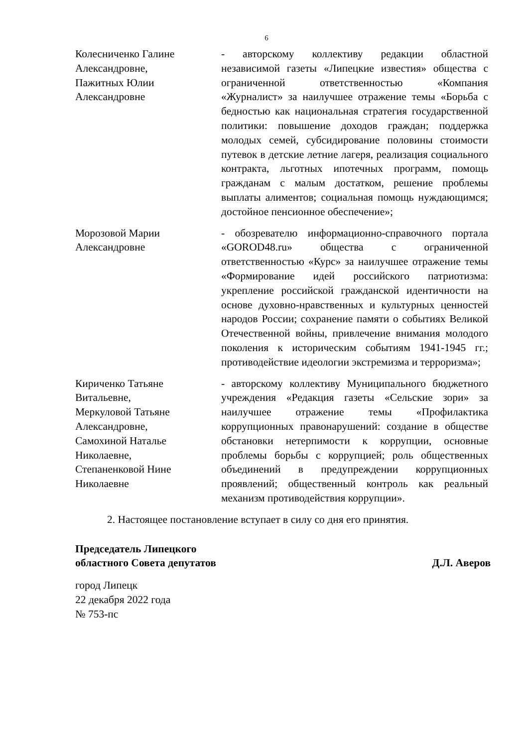6
Колесниченко Галине
Александровне,
Пажитных Юлии
Александровне
- авторскому коллективу редакции областной независимой газеты «Липецкие известия» общества с ограниченной ответственностью «Компания «Журналист» за наилучшее отражение темы «Борьба с бедностью как национальная стратегия государственной политики: повышение доходов граждан; поддержка молодых семей, субсидирование половины стоимости путевок в детские летние лагеря, реализация социального контракта, льготных ипотечных программ, помощь гражданам с малым достатком, решение проблемы выплаты алиментов; социальная помощь нуждающимся; достойное пенсионное обеспечение»;
Морозовой Марии
Александровне
- обозревателю информационно-справочного портала «GOROD48.ru» общества с ограниченной ответственностью «Курс» за наилучшее отражение темы «Формирование идей российского патриотизма: укрепление российской гражданской идентичности на основе духовно-нравственных и культурных ценностей народов России; сохранение памяти о событиях Великой Отечественной войны, привлечение внимания молодого поколения к историческим событиям 1941-1945 гг.; противодействие идеологии экстремизма и терроризма»;
Кириченко Татьяне
Витальевне,
Меркуловой Татьяне
Александровне,
Самохиной Наталье
Николаевне,
Степаненковой Нине
Николаевне
- авторскому коллективу Муниципального бюджетного учреждения «Редакция газеты «Сельские зори» за наилучшее отражение темы «Профилактика коррупционных правонарушений: создание в обществе обстановки нетерпимости к коррупции, основные проблемы борьбы с коррупцией; роль общественных объединений в предупреждении коррупционных проявлений; общественный контроль как реальный механизм противодействия коррупции».
2. Настоящее постановление вступает в силу со дня его принятия.
Председатель Липецкого
областного Совета депутатов
Д.Л. Аверов
город Липецк
22 декабря 2022 года
№ 753-пс